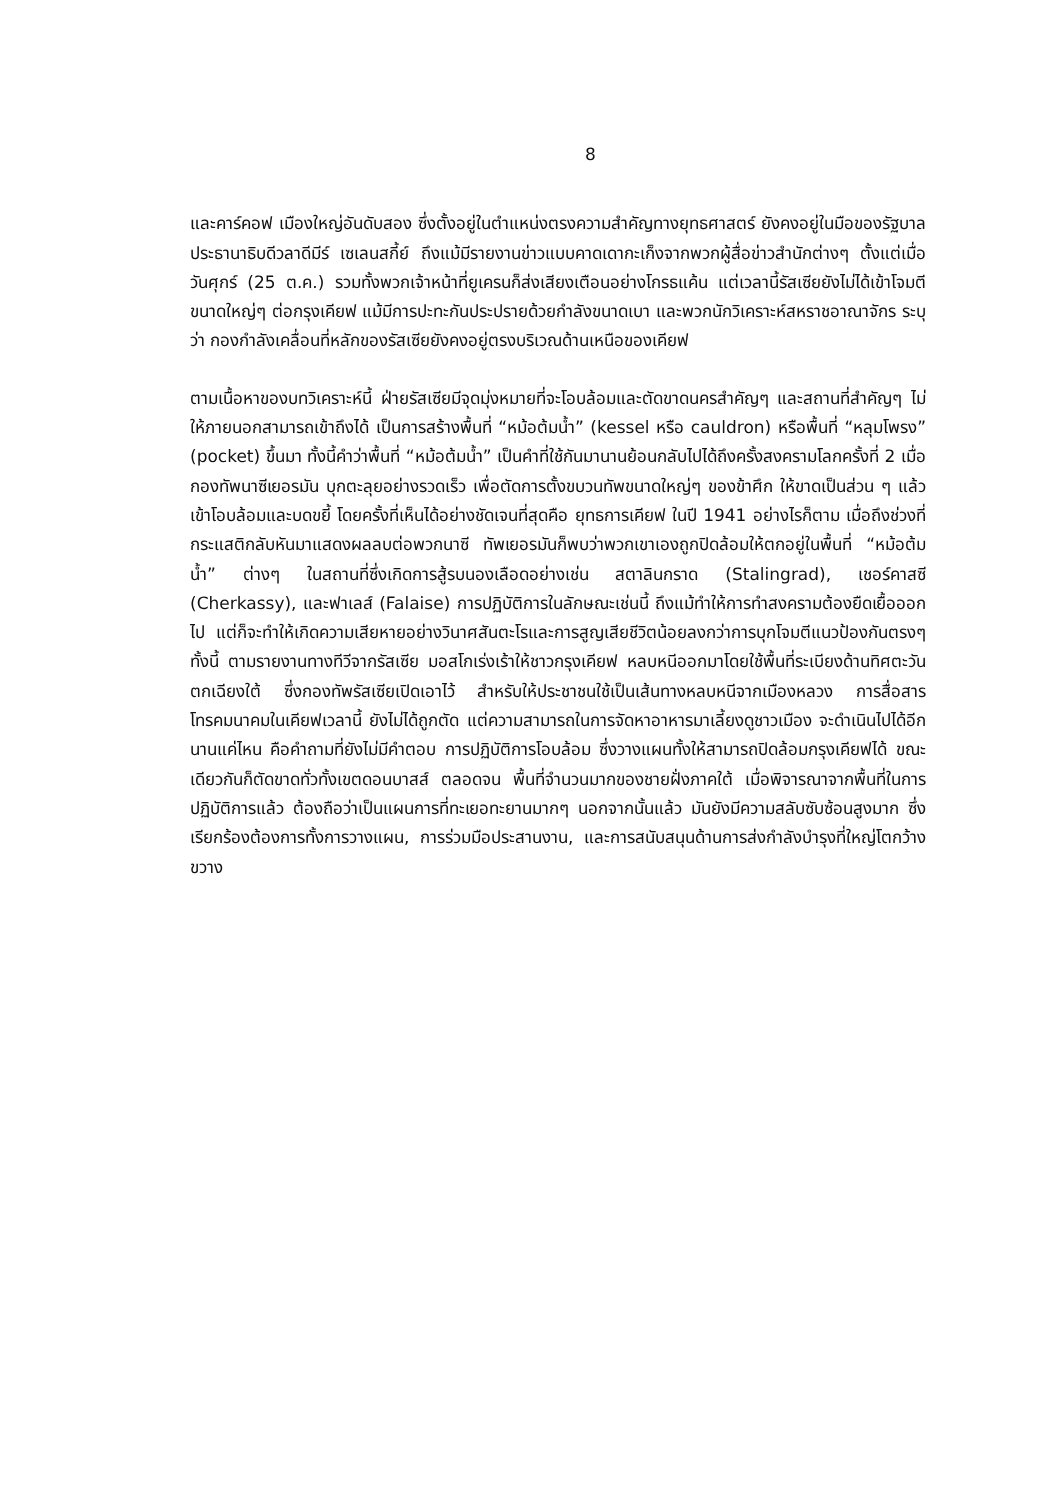8
และคาร์คอฟ เมืองใหญ่อันดับสอง ซึ่งตั้งอยู่ในตำแหน่งตรงความสำคัญทางยุทธศาสตร์ ยังคงอยู่ในมือของรัฐบาลประธานาธิบดีวลาดีมีร์ เซเลนสกี้ย์ ถึงแม้มีรายงานข่าวแบบคาดเดากะเก็งจากพวกผู้สื่อข่าวสำนักต่างๆ ตั้งแต่เมื่อวันศุกร์ (25 ต.ค.) รวมทั้งพวกเจ้าหน้าที่ยูเครนก็ส่งเสียงเตือนอย่างโกรธแค้น แต่เวลานี้รัสเซียยังไม่ได้เข้าโจมตีขนาดใหญ่ๆ ต่อกรุงเคียฟ แม้มีการปะทะกันประปรายด้วยกำลังขนาดเบา และพวกนักวิเคราะห์สหราชอาณาจักร ระบุว่า กองกำลังเคลื่อนที่หลักของรัสเซียยังคงอยู่ตรงบริเวณด้านเหนือของเคียฟ
ตามเนื้อหาของบทวิเคราะห์นี้ ฝ่ายรัสเซียมีจุดมุ่งหมายที่จะโอบล้อมและตัดขาดนครสำคัญๆ และสถานที่สำคัญๆ ไม่ให้ภายนอกสามารถเข้าถึงได้ เป็นการสร้างพื้นที่ “หม้อต้มน้ำ” (kessel หรือ cauldron) หรือพื้นที่ “หลุมโพรง” (pocket) ขึ้นมา ทั้งนี้คำว่าพื้นที่ “หม้อต้มน้ำ” เป็นคำที่ใช้กันมานานย้อนกลับไปได้ถึงครั้งสงครามโลกครั้งที่ 2 เมื่อกองทัพนาซีเยอรมัน บุกตะลุยอย่างรวดเร็ว เพื่อตัดการตั้งขบวนทัพขนาดใหญ่ๆ ของข้าศึก ให้ขาดเป็นส่วน ๆ แล้วเข้าโอบล้อมและบดขยี้ โดยครั้งที่เห็นได้อย่างชัดเจนที่สุดคือ ยุทธการเคียฟ ในปี 1941 อย่างไรก็ตาม เมื่อถึงช่วงที่กระแสติกลับหันมาแสดงผลลบต่อพวกนาซี ทัพเยอรมันก็พบว่าพวกเขาเองถูกปิดล้อมให้ตกอยู่ในพื้นที่ “หม้อต้มน้ำ” ต่างๆ ในสถานที่ซึ่งเกิดการสู้รบนองเลือดอย่างเช่น สตาลินกราด (Stalingrad), เชอร์คาสซี (Cherkassy), และฟาเลส์ (Falaise) การปฏิบัติการในลักษณะเช่นนี้ ถึงแม้ทำให้การทำสงครามต้องยืดเยื้อออกไป แต่ก็จะทำให้เกิดความเสียหายอย่างวินาศสันตะโรและการสูญเสียชีวิตน้อยลงกว่าการบุกโจมตีแนวป้องกันตรงๆ ทั้งนี้ ตามรายงานทางทีวีจากรัสเซีย มอสโกเร่งเร้าให้ชาวกรุงเคียฟ หลบหนีออกมาโดยใช้พื้นที่ระเบียงด้านทิศตะวันตกเฉียงใต้ ซึ่งกองทัพรัสเซียเปิดเอาไว้ สำหรับให้ประชาชนใช้เป็นเส้นทางหลบหนีจากเมืองหลวง การสื่อสารโทรคมนาคมในเคียฟเวลานี้ ยังไม่ได้ถูกตัด แต่ความสามารถในการจัดหาอาหารมาเลี้ยงดูชาวเมือง จะดำเนินไปได้อีกนานแค่ไหน คือคำถามที่ยังไม่มีคำตอบ การปฏิบัติการโอบล้อม ซึ่งวางแผนทั้งให้สามารถปิดล้อมกรุงเคียฟได้ ขณะเดียวกันก็ตัดขาดทั่วทั้งเขตดอนบาสส์ ตลอดจน พื้นที่จำนวนมากของชายฝั่งภาคใต้ เมื่อพิจารณาจากพื้นที่ในการปฏิบัติการแล้ว ต้องถือว่าเป็นแผนการที่ทะเยอทะยานมากๆ นอกจากนั้นแล้ว มันยังมีความสลับซับซ้อนสูงมาก ซึ่งเรียกร้องต้องการทั้งการวางแผน, การร่วมมือประสานงาน, และการสนับสนุนด้านการส่งกำลังบำรุงที่ใหญ่โตกว้างขวาง